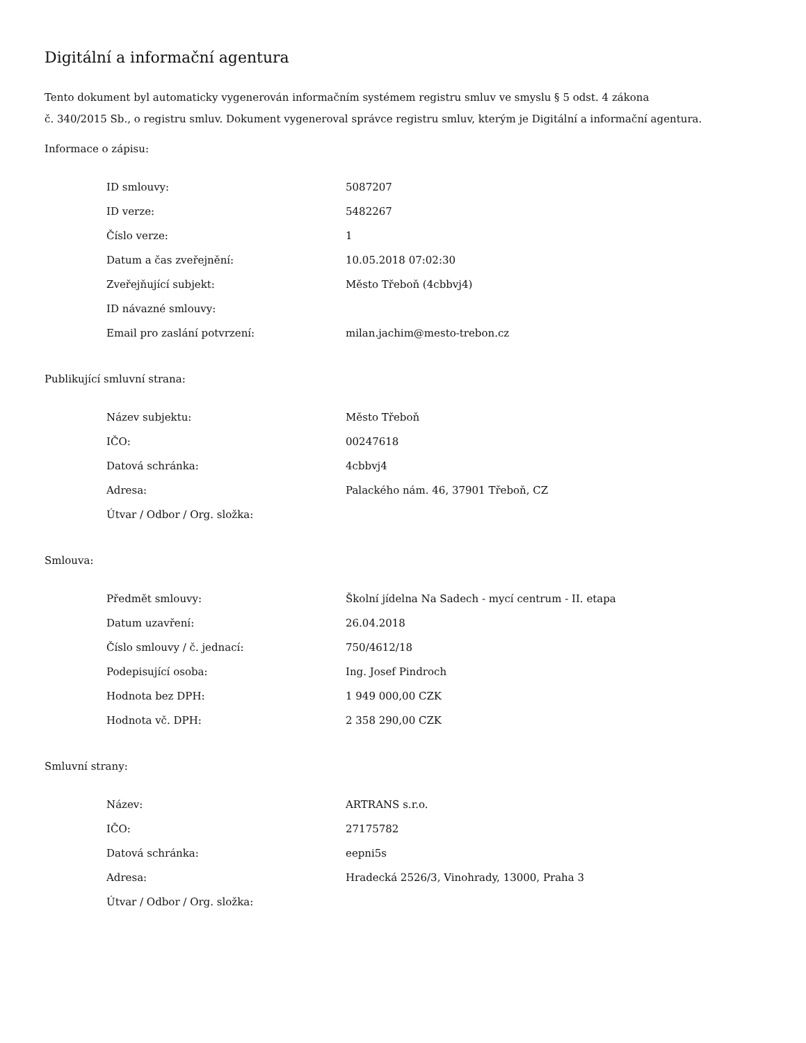Digitální a informační agentura
Tento dokument byl automaticky vygenerován informačním systémem registru smluv ve smyslu § 5 odst. 4 zákona
č. 340/2015 Sb., o registru smluv. Dokument vygeneroval správce registru smluv, kterým je Digitální a informační agentura.
Informace o zápisu:
| ID smlouvy: | 5087207 |
| ID verze: | 5482267 |
| Číslo verze: | 1 |
| Datum a čas zveřejnění: | 10.05.2018 07:02:30 |
| Zveřejňující subjekt: | Město Třeboň (4cbbvj4) |
| ID návazné smlouvy: | |
| Email pro zaslání potvrzení: | milan.jachim@mesto-trebon.cz |
Publikující smluvní strana:
| Název subjektu: | Město Třeboň |
| IČO: | 00247618 |
| Datová schránka: | 4cbbvj4 |
| Adresa: | Palackého nám. 46, 37901 Třeboň, CZ |
| Útvar / Odbor / Org. složka: | |
Smlouva:
| Předmět smlouvy: | Školní jídelna Na Sadech - mycí centrum - II. etapa |
| Datum uzavření: | 26.04.2018 |
| Číslo smlouvy / č. jednací: | 750/4612/18 |
| Podepisující osoba: | Ing. Josef Pindroch |
| Hodnota bez DPH: | 1 949 000,00 CZK |
| Hodnota vč. DPH: | 2 358 290,00 CZK |
Smluvní strany:
| Název: | ARTRANS s.r.o. |
| IČO: | 27175782 |
| Datová schránka: | eepni5s |
| Adresa: | Hradecká 2526/3, Vinohrady, 13000, Praha 3 |
| Útvar / Odbor / Org. složka: | |